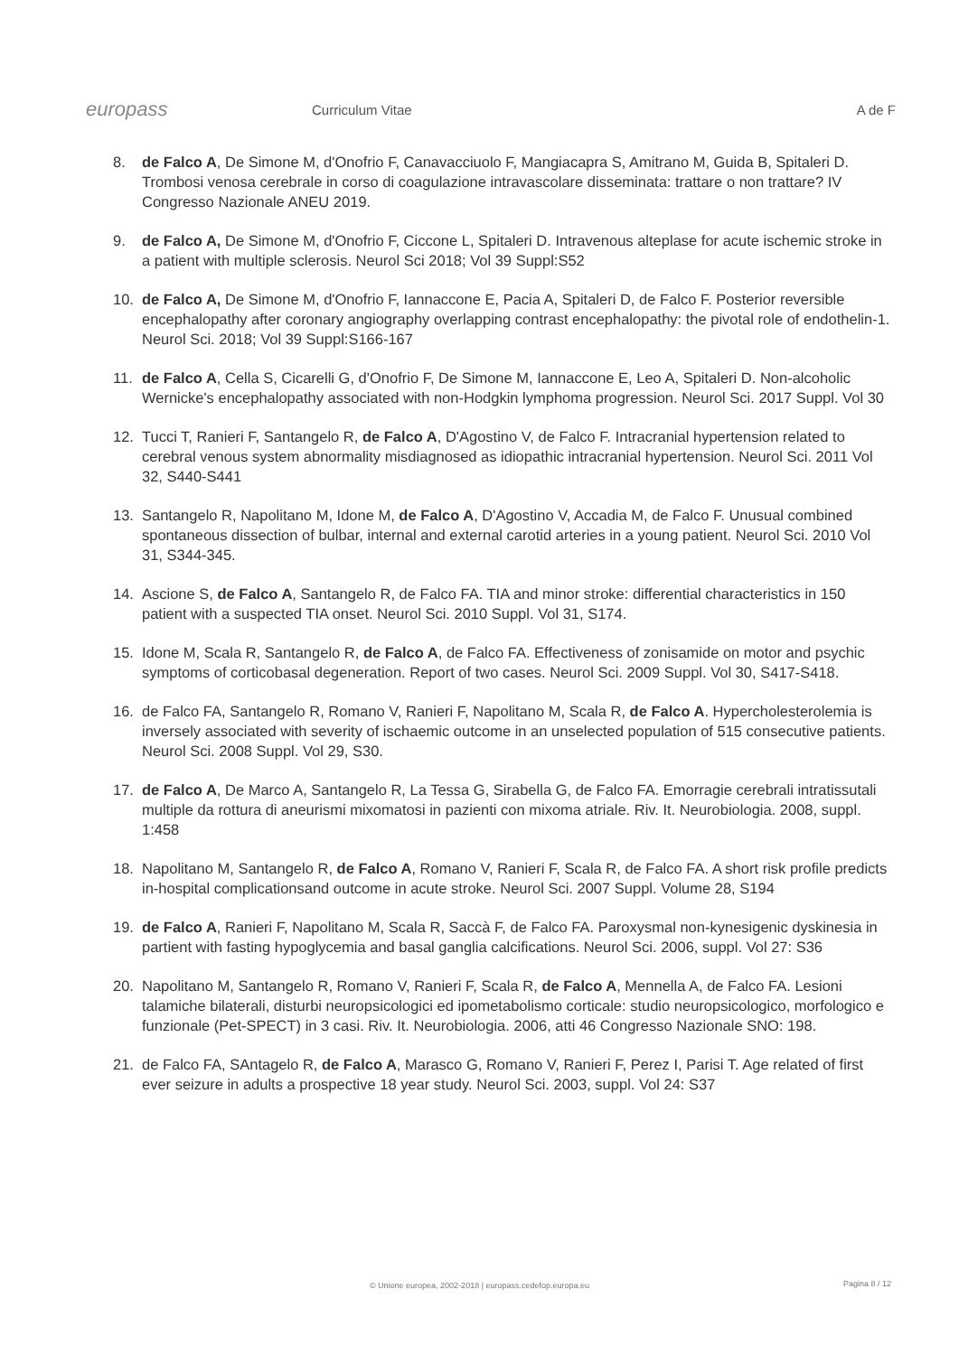europass
Curriculum Vitae A de F
8. de Falco A, De Simone M, d'Onofrio F, Canavacciuolo F, Mangiacapra S, Amitrano M, Guida B, Spitaleri D. Trombosi venosa cerebrale in corso di coagulazione intravascolare disseminata: trattare o non trattare? IV Congresso Nazionale ANEU 2019.
9. de Falco A, De Simone M, d'Onofrio F, Ciccone L, Spitaleri D. Intravenous alteplase for acute ischemic stroke in a patient with multiple sclerosis. Neurol Sci 2018; Vol 39 Suppl:S52
10. de Falco A, De Simone M, d'Onofrio F, Iannaccone E, Pacia A, Spitaleri D, de Falco F. Posterior reversible encephalopathy after coronary angiography overlapping contrast encephalopathy: the pivotal role of endothelin-1. Neurol Sci. 2018; Vol 39 Suppl:S166-167
11. de Falco A, Cella S, Cicarelli G, d'Onofrio F, De Simone M, Iannaccone E, Leo A, Spitaleri D. Non-alcoholic Wernicke's encephalopathy associated with non-Hodgkin lymphoma progression. Neurol Sci. 2017 Suppl. Vol 30
12. Tucci T, Ranieri F, Santangelo R, de Falco A, D'Agostino V, de Falco F. Intracranial hypertension related to cerebral venous system abnormality misdiagnosed as idiopathic intracranial hypertension. Neurol Sci. 2011 Vol 32, S440-S441
13. Santangelo R, Napolitano M, Idone M, de Falco A, D'Agostino V, Accadia M, de Falco F. Unusual combined spontaneous dissection of bulbar, internal and external carotid arteries in a young patient. Neurol Sci. 2010 Vol 31, S344-345.
14. Ascione S, de Falco A, Santangelo R, de Falco FA. TIA and minor stroke: differential characteristics in 150 patient with a suspected TIA onset. Neurol Sci. 2010 Suppl. Vol 31, S174.
15. Idone M, Scala R, Santangelo R, de Falco A, de Falco FA. Effectiveness of zonisamide on motor and psychic symptoms of corticobasal degeneration. Report of two cases. Neurol Sci. 2009 Suppl. Vol 30, S417-S418.
16. de Falco FA, Santangelo R, Romano V, Ranieri F, Napolitano M, Scala R, de Falco A. Hypercholesterolemia is inversely associated with severity of ischaemic outcome in an unselected population of 515 consecutive patients. Neurol Sci. 2008 Suppl. Vol 29, S30.
17. de Falco A, De Marco A, Santangelo R, La Tessa G, Sirabella G, de Falco FA. Emorragie cerebrali intratissutali multiple da rottura di aneurismi mixomatosi in pazienti con mixoma atriale. Riv. It. Neurobiologia. 2008, suppl. 1:458
18. Napolitano M, Santangelo R, de Falco A, Romano V, Ranieri F, Scala R, de Falco FA. A short risk profile predicts in-hospital complicationsand outcome in acute stroke. Neurol Sci. 2007 Suppl. Volume 28, S194
19. de Falco A, Ranieri F, Napolitano M, Scala R, Saccà F, de Falco FA. Paroxysmal non-kynesigenic dyskinesia in partient with fasting hypoglycemia and basal ganglia calcifications. Neurol Sci. 2006, suppl. Vol 27: S36
20. Napolitano M, Santangelo R, Romano V, Ranieri F, Scala R, de Falco A, Mennella A, de Falco FA. Lesioni talamiche bilaterali, disturbi neuropsicologici ed ipometabolismo corticale: studio neuropsicologico, morfologico e funzionale (Pet-SPECT) in 3 casi. Riv. It. Neurobiologia. 2006, atti 46 Congresso Nazionale SNO: 198.
21. de Falco FA, SAntagelo R, de Falco A, Marasco G, Romano V, Ranieri F, Perez I, Parisi T. Age related of first ever seizure in adults a prospective 18 year study. Neurol Sci. 2003, suppl. Vol 24: S37
© Unione europea, 2002-2018 | europass.cedefop.europa.eu
Pagina 8 / 12